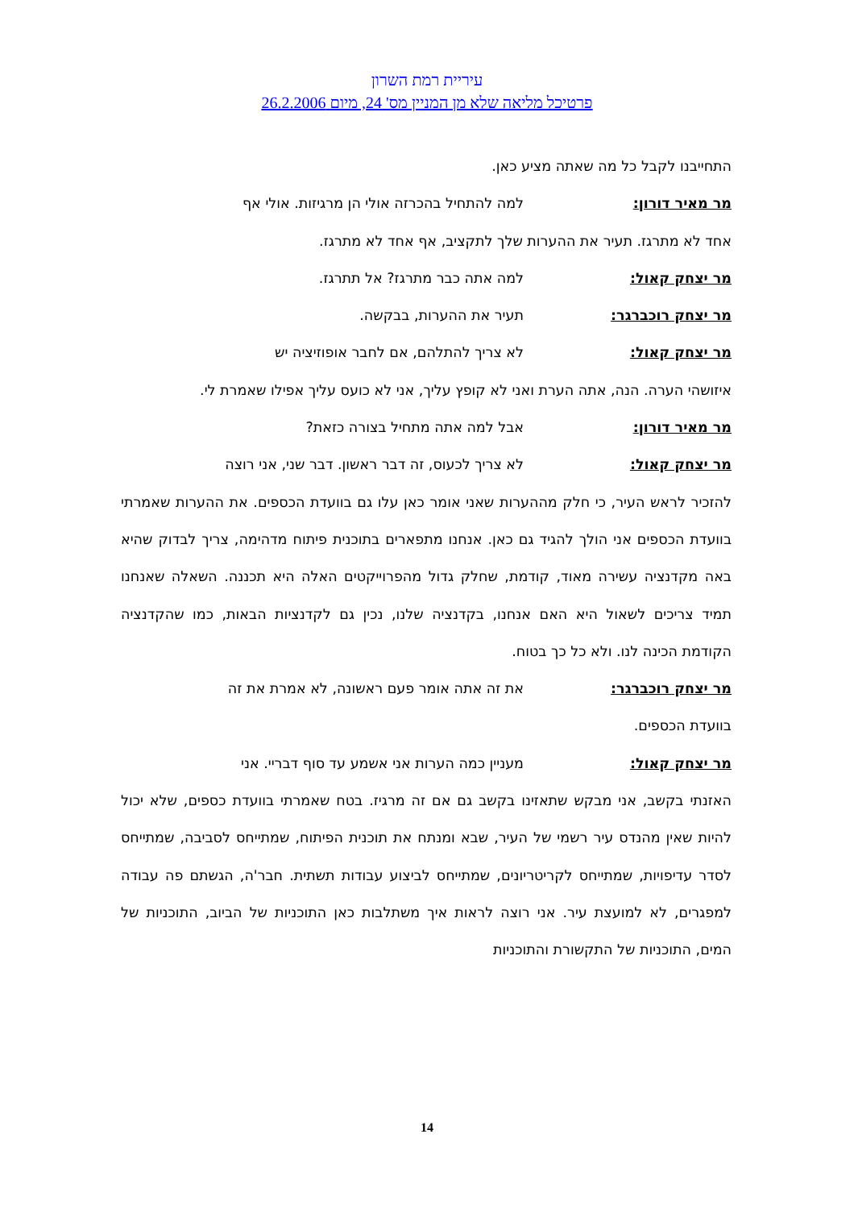עיריית רמת השרון
פרטיכל מליאה שלא מן המניין מס' 24, מיום 26.2.2006
התחייבנו לקבל כל מה שאתה מציע כאן.
מר מאיר דורון: למה להתחיל בהכרזה אולי הן מרגיזות. אולי אף
אחד לא מתרגז. תעיר את ההערות שלך לתקציב, אף אחד לא מתרגז.
מר יצחק קאול: למה אתה כבר מתרגז? אל תתרגז.
מר יצחק רוכברגר: תעיר את ההערות, בבקשה.
מר יצחק קאול: לא צריך להתלהם, אם לחבר אופוזיציה יש
איזושהי הערה. הנה, אתה הערת ואני לא קופץ עליך, אני לא כועס עליך אפילו שאמרת לי.
מר מאיר דורון: אבל למה אתה מתחיל בצורה כזאת?
מר יצחק קאול: לא צריך לכעוס, זה דבר ראשון. דבר שני, אני רוצה
להזכיר לראש העיר, כי חלק מההערות שאני אומר כאן עלו גם בוועדת הכספים. את ההערות שאמרתי בוועדת הכספים אני הולך להגיד גם כאן. אנחנו מתפארים בתוכנית פיתוח מדהימה, צריך לבדוק שהיא באה מקדנציה עשירה מאוד, קודמת, שחלק גדול מהפרוייקטים האלה היא תכננה. השאלה שאנחנו תמיד צריכים לשאול היא האם אנחנו, בקדנציה שלנו, נכין גם לקדנציות הבאות, כמו שהקדנציה הקודמת הכינה לנו. ולא כל כך בטוח.
מר יצחק רוכברגר: את זה אתה אומר פעם ראשונה, לא אמרת את זה
בוועדת הכספים.
מר יצחק קאול: מעניין כמה הערות אני אשמע עד סוף דבריי. אני
האזנתי בקשב, אני מבקש שתאזינו בקשב גם אם זה מרגיז. בטח שאמרתי בוועדת כספים, שלא יכול להיות שאין מהנדס עיר רשמי של העיר, שבא ומנתח את תוכנית הפיתוח, שמתייחס לסביבה, שמתייחס לסדר עדיפויות, שמתייחס לקריטריונים, שמתייחס לביצוע עבודות תשתית. חבר'ה, הגשתם פה עבודה למפגרים, לא למועצת עיר. אני רוצה לראות איך משתלבות כאן התוכניות של הביוב, התוכניות של המים, התוכניות של התקשורת והתוכניות
14